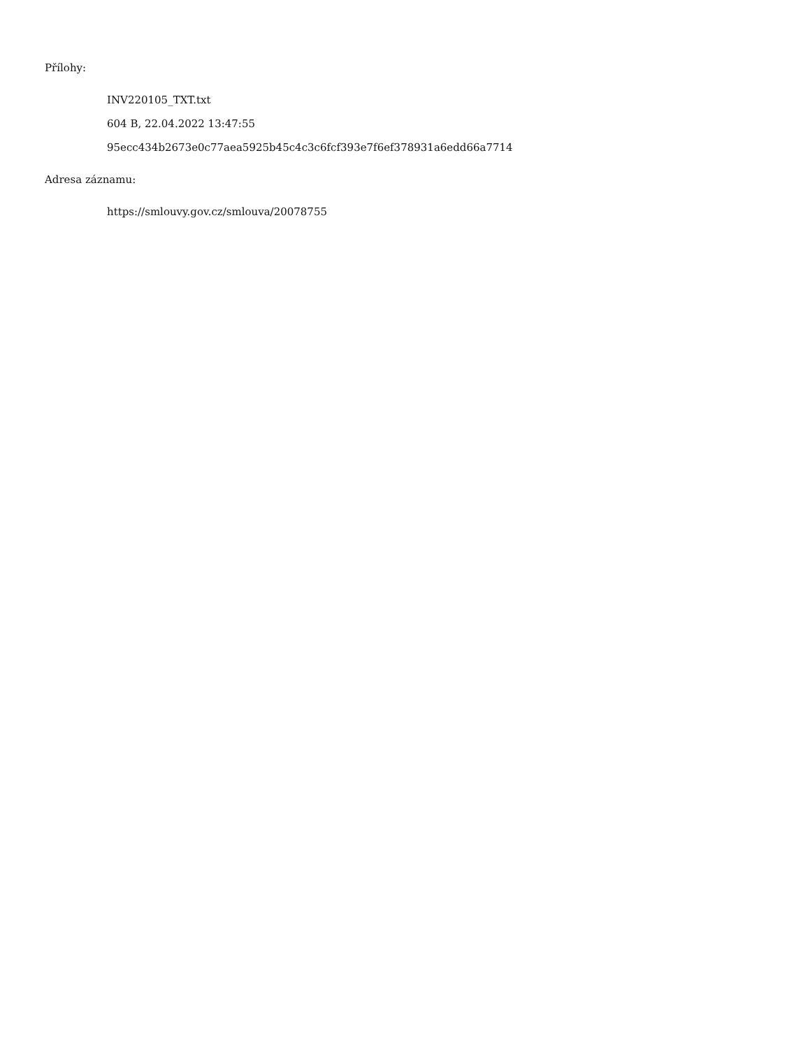Přílohy:
INV220105_TXT.txt
604 B, 22.04.2022 13:47:55
95ecc434b2673e0c77aea5925b45c4c3c6fcf393e7f6ef378931a6edd66a7714
Adresa záznamu:
https://smlouvy.gov.cz/smlouva/20078755